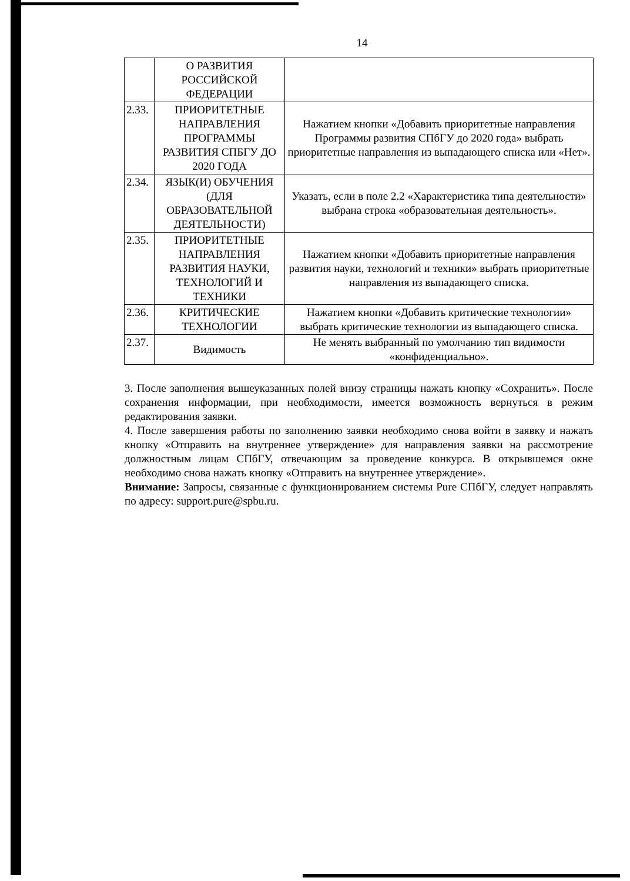14
| | О РАЗВИТИЯ РОССИЙСКОЙ ФЕДЕРАЦИИ | |
| 2.33. | ПРИОРИТЕТНЫЕ НАПРАВЛЕНИЯ ПРОГРАММЫ РАЗВИТИЯ СПБГУ ДО 2020 ГОДА | Нажатием кнопки «Добавить приоритетные направления Программы развития СПбГУ до 2020 года» выбрать приоритетные направления из выпадающего списка или «Нет». |
| 2.34. | ЯЗЫК(И) ОБУЧЕНИЯ (ДЛЯ ОБРАЗОВАТЕЛЬНОЙ ДЕЯТЕЛЬНОСТИ) | Указать, если в поле 2.2 «Характеристика типа деятельности» выбрана строка «образовательная деятельность». |
| 2.35. | ПРИОРИТЕТНЫЕ НАПРАВЛЕНИЯ РАЗВИТИЯ НАУКИ, ТЕХНОЛОГИЙ И ТЕХНИКИ | Нажатием кнопки «Добавить приоритетные направления развития науки, технологий и техники» выбрать приоритетные направления из выпадающего списка. |
| 2.36. | КРИТИЧЕСКИЕ ТЕХНОЛОГИИ | Нажатием кнопки «Добавить критические технологии» выбрать критические технологии из выпадающего списка. |
| 2.37. | Видимость | Не менять выбранный по умолчанию тип видимости «конфиденциально». |
3. После заполнения вышеуказанных полей внизу страницы нажать кнопку «Сохранить». После сохранения информации, при необходимости, имеется возможность вернуться в режим редактирования заявки.
4. После завершения работы по заполнению заявки необходимо снова войти в заявку и нажать кнопку «Отправить на внутреннее утверждение» для направления заявки на рассмотрение должностным лицам СПбГУ, отвечающим за проведение конкурса. В открывшемся окне необходимо снова нажать кнопку «Отправить на внутреннее утверждение».
Внимание: Запросы, связанные с функционированием системы Pure СПбГУ, следует направлять по адресу: support.pure@spbu.ru.